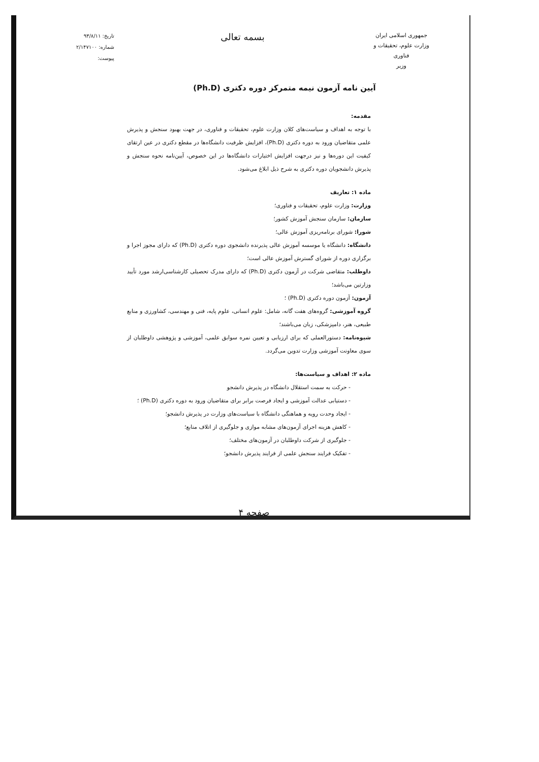جمهوری اسلامی ایران
وزارت علوم، تحقیقات و فناوری
وزیر
بسمه تعالی
تاریخ: ۹۳/۸/۱۱
شماره: ۲/۱۴۷۱۰۰
پیوست:
آیین نامه آزمون نیمه متمرکز دوره دکتری (Ph.D)
مقدمه:
با توجه به اهداف و سیاست‌های کلان وزارت علوم، تحقیقات و فناوری، در جهت بهبود سنجش و پذیرش علمی متقاضیان ورود به دوره دکتری (Ph.D)، افزایش ظرفیت دانشگاه‌ها در مقطع دکتری در عین ارتقای کیفیت این دوره‌ها و نیز درجهت افزایش اختیارات دانشگاه‌ها در این خصوص، آیین‌نامه نحوه سنجش و پذیرش دانشجویان دوره دکتری به شرح ذیل ابلاغ می‌شود.
ماده ۱: تعاریف
وزارت: وزارت علوم، تحقیقات و فناوری؛
سازمان: سازمان سنجش آموزش کشور؛
شورا: شورای برنامه‌ریزی آموزش عالی؛
دانشگاه: دانشگاه یا موسسه آموزش عالی پذیرنده دانشجوی دوره دکتری (Ph.D) که دارای مجوز اجرا و برگزاری دوره از شورای گسترش آموزش عالی است؛
داوطلب: متقاضی شرکت در آزمون دکتری (Ph.D) که دارای مدرک تحصیلی کارشناسی‌ارشد مورد تأیید وزارتین می‌باشد؛
آزمون: آزمون دوره دکتری (Ph.D) ؛
گروه آموزشی: گروه‌های هفت گانه، شامل: علوم انسانی، علوم پایه، فنی و مهندسی، کشاورزی و منابع طبیعی، هنر، دامپزشکی، زبان می‌باشند؛
شیوه‌نامه: دستورالعملی که برای ارزیابی و تعیین نمره سوابق علمی، آموزشی و پژوهشی داوطلبان از سوی معاونت آموزشی وزارت تدوین می‌گردد.
ماده ۲: اهداف و سیاست‌ها:
- حرکت به سمت استقلال دانشگاه در پذیرش دانشجو
- دستیابی عدالت آموزشی و ایجاد فرصت برابر برای متقاضیان ورود به دوره دکتری (Ph.D) ؛
- ایجاد وحدت رویه و هماهنگی دانشگاه با سیاست‌های وزارت در پذیرش دانشجو؛
- کاهش هزینه اجرای آزمون‌های مشابه موازی و جلوگیری از اتلاف منابع؛
- جلوگیری از شرکت داوطلبان در آزمون‌های مختلف؛
- تفکیک فرایند سنجش علمی از فرایند پذیرش دانشجو؛
صفحه ۴